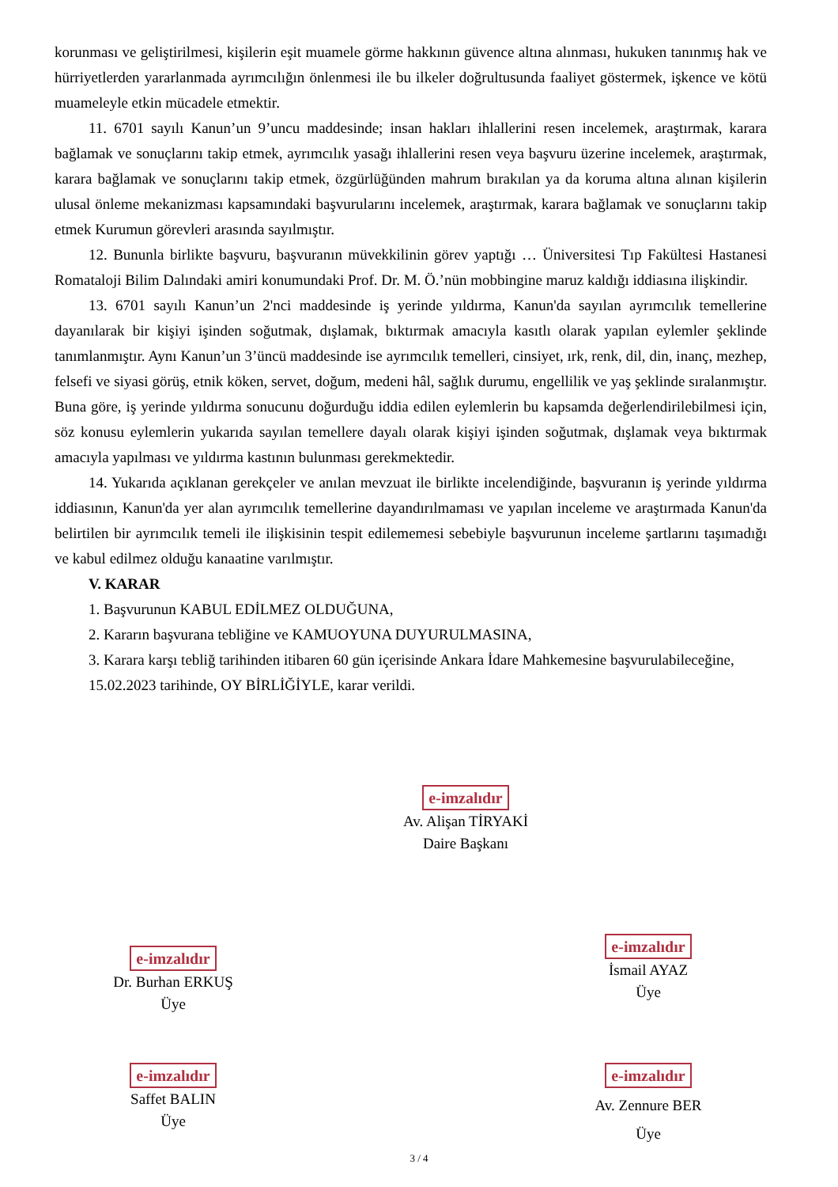korunması ve geliştirilmesi, kişilerin eşit muamele görme hakkının güvence altına alınması, hukuken tanınmış hak ve hürriyetlerden yararlanmada ayrımcılığın önlenmesi ile bu ilkeler doğrultusunda faaliyet göstermek, işkence ve kötü muameleyle etkin mücadele etmektir.
11. 6701 sayılı Kanun’un 9’uncu maddesinde; insan hakları ihlallerini resen incelemek, araştırmak, karara bağlamak ve sonuçlarını takip etmek, ayrımcılık yasağı ihlallerini resen veya başvuru üzerine incelemek, araştırmak, karara bağlamak ve sonuçlarını takip etmek, özgürlüğünden mahrum bırakılan ya da koruma altına alınan kişilerin ulusal önleme mekanizması kapsamındaki başvurularını incelemek, araştırmak, karara bağlamak ve sonuçlarını takip etmek Kurumun görevleri arasında sayılmıştır.
12. Bununla birlikte başvuru, başvuranın müvekkilinin görev yaptığı … Üniversitesi Tıp Fakültesi Hastanesi Romataloji Bilim Dalındaki amiri konumundaki Prof. Dr. M. Ö.’nün mobbingine maruz kaldığı iddiasına ilişkindir.
13. 6701 sayılı Kanun’un 2'nci maddesinde iş yerinde yıldırma, Kanun'da sayılan ayrımcılık temellerine dayanılarak bir kişiyi işinden soğutmak, dışlamak, bıktırmak amacıyla kasıtlı olarak yapılan eylemler şeklinde tanımlanmıştır. Aynı Kanun’un 3’üncü maddesinde ise ayrımcılık temelleri, cinsiyet, ırk, renk, dil, din, inanç, mezhep, felsefi ve siyasi görüş, etnik köken, servet, doğum, medeni hâl, sağlık durumu, engellilik ve yaş şeklinde sıralanmıştır. Buna göre, iş yerinde yıldırma sonucunu doğurduğu iddia edilen eylemlerin bu kapsamda değerlendirilebilmesi için, söz konusu eylemlerin yukarıda sayılan temellere dayalı olarak kişiyi işinden soğutmak, dışlamak veya bıktırmak amacıyla yapılması ve yıldırma kastının bulunması gerekmektedir.
14. Yukarıda açıklanan gerekçeler ve anılan mevzuat ile birlikte incelendiğinde, başvuranın iş yerinde yıldırma iddiasının, Kanun'da yer alan ayrımcılık temellerine dayandırılmaması ve yapılan inceleme ve araştırmada Kanun'da belirtilen bir ayrımcılık temeli ile ilişkisinin tespit edilememesi sebebiyle başvurunun inceleme şartlarını taşımadığı ve kabul edilmez olduğu kanaatine varılmıştır.
V. KARAR
1. Başvurunun KABUL EDİLMEZ OLDUĞUNA,
2. Kararın başvurana tebliğine ve KAMUOYUNA DUYURULMASINA,
3. Karara karşı tebliğ tarihinden itibaren 60 gün içerisinde Ankara İdare Mahkemesine başvurulabileceğine,
15.02.2023 tarihinde, OY BİRLİĞİYLE, karar verildi.
e-imzalıdır
Av. Alişan TİRYAKİ
Daire Başkanı
e-imzalıdır
Dr. Burhan ERKUŞ
Üye
e-imzalıdır
İsmail AYAZ
Üye
e-imzalıdır
Saffet BALIN
Üye
e-imzalıdır
Av. Zennure BER
Üye
3 / 4